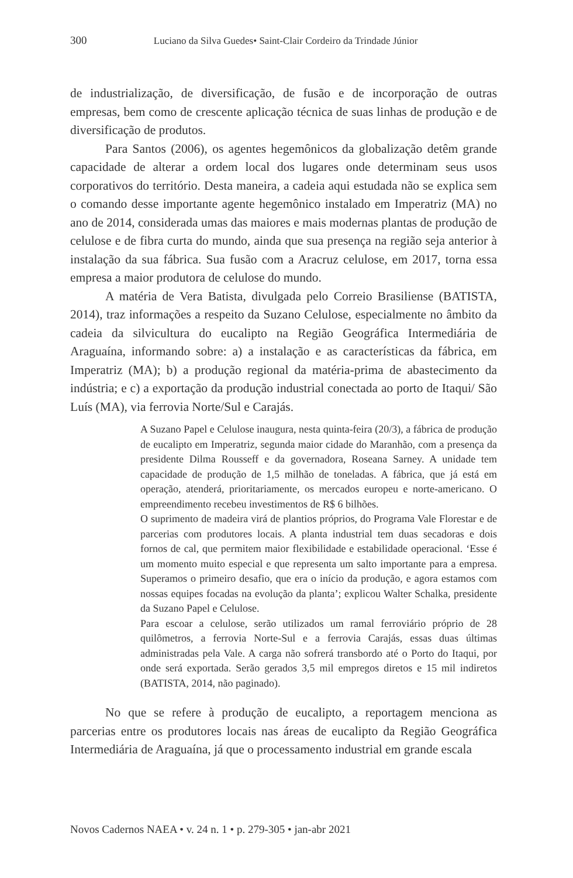300 Luciano da Silva Guedes• Saint-Clair Cordeiro da Trindade Júnior
de industrialização, de diversificação, de fusão e de incorporação de outras empresas, bem como de crescente aplicação técnica de suas linhas de produção e de diversificação de produtos.
Para Santos (2006), os agentes hegemônicos da globalização detêm grande capacidade de alterar a ordem local dos lugares onde determinam seus usos corporativos do território. Desta maneira, a cadeia aqui estudada não se explica sem o comando desse importante agente hegemônico instalado em Imperatriz (MA) no ano de 2014, considerada umas das maiores e mais modernas plantas de produção de celulose e de fibra curta do mundo, ainda que sua presença na região seja anterior à instalação da sua fábrica. Sua fusão com a Aracruz celulose, em 2017, torna essa empresa a maior produtora de celulose do mundo.
A matéria de Vera Batista, divulgada pelo Correio Brasiliense (BATISTA, 2014), traz informações a respeito da Suzano Celulose, especialmente no âmbito da cadeia da silvicultura do eucalipto na Região Geográfica Intermediária de Araguaína, informando sobre: a) a instalação e as características da fábrica, em Imperatriz (MA); b) a produção regional da matéria-prima de abastecimento da indústria; e c) a exportação da produção industrial conectada ao porto de Itaqui/ São Luís (MA), via ferrovia Norte/Sul e Carajás.
A Suzano Papel e Celulose inaugura, nesta quinta-feira (20/3), a fábrica de produção de eucalipto em Imperatriz, segunda maior cidade do Maranhão, com a presença da presidente Dilma Rousseff e da governadora, Roseana Sarney. A unidade tem capacidade de produção de 1,5 milhão de toneladas. A fábrica, que já está em operação, atenderá, prioritariamente, os mercados europeu e norte-americano. O empreendimento recebeu investimentos de R$ 6 bilhões.
O suprimento de madeira virá de plantios próprios, do Programa Vale Florestar e de parcerias com produtores locais. A planta industrial tem duas secadoras e dois fornos de cal, que permitem maior flexibilidade e estabilidade operacional. ‘Esse é um momento muito especial e que representa um salto importante para a empresa. Superamos o primeiro desafio, que era o início da produção, e agora estamos com nossas equipes focadas na evolução da planta’; explicou Walter Schalka, presidente da Suzano Papel e Celulose.
Para escoar a celulose, serão utilizados um ramal ferroviário próprio de 28 quilômetros, a ferrovia Norte-Sul e a ferrovia Carajás, essas duas últimas administradas pela Vale. A carga não sofrerá transbordo até o Porto do Itaqui, por onde será exportada. Serão gerados 3,5 mil empregos diretos e 15 mil indiretos (BATISTA, 2014, não paginado).
No que se refere à produção de eucalipto, a reportagem menciona as parcerias entre os produtores locais nas áreas de eucalipto da Região Geográfica Intermediária de Araguaína, já que o processamento industrial em grande escala
Novos Cadernos NAEA • v. 24 n. 1 • p. 279-305 • jan-abr 2021